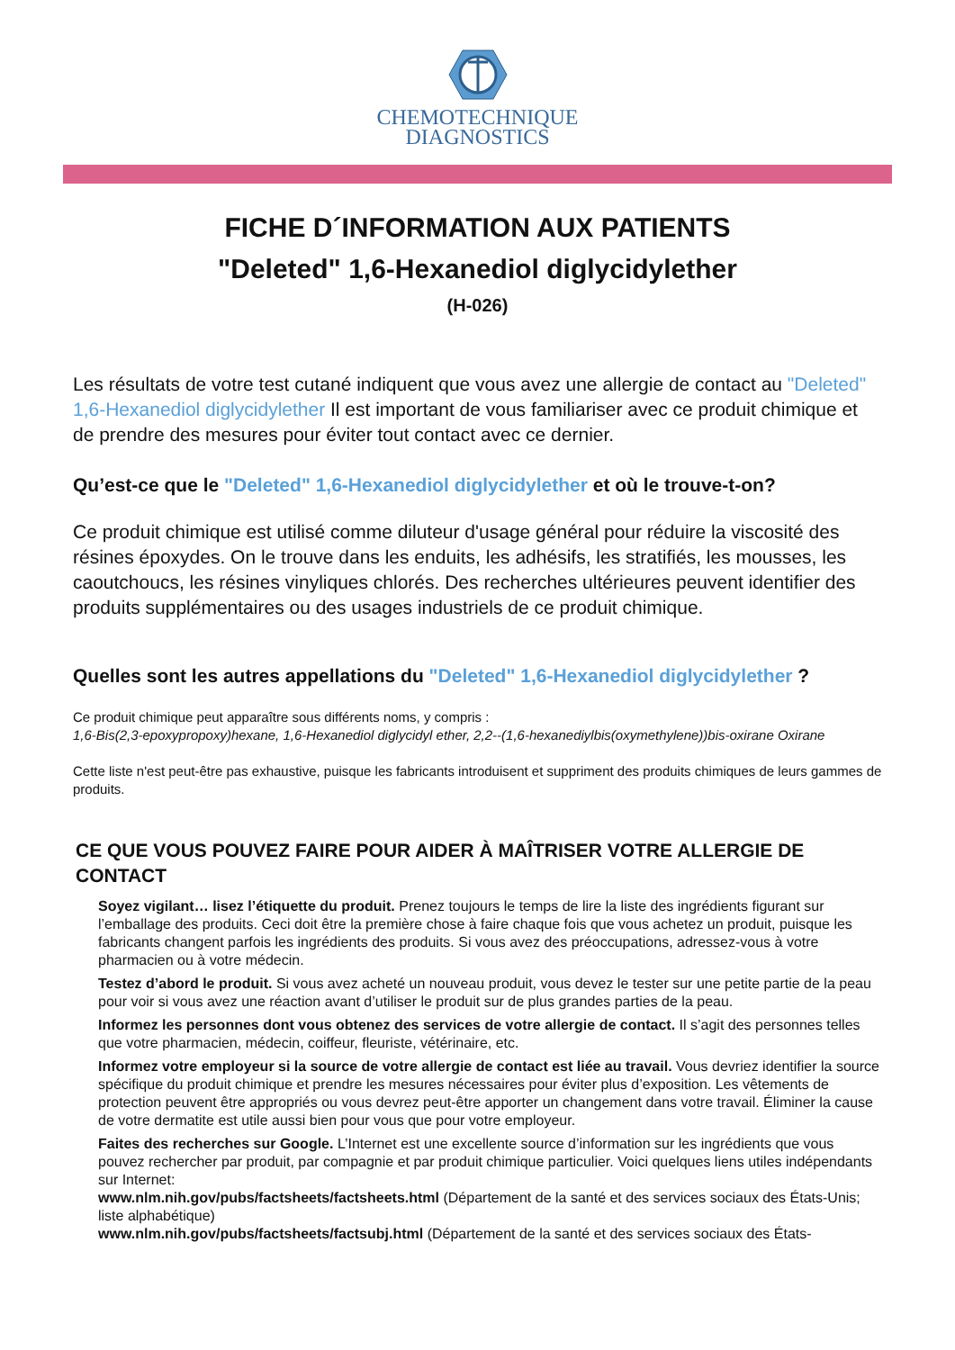CHEMOTECHNIQUE
DIAGNOSTICS
FICHE D´INFORMATION AUX PATIENTS
"Deleted" 1,6-Hexanediol diglycidylether
(H-026)
Les résultats de votre test cutané indiquent que vous avez une allergie de contact au "Deleted" 1,6-Hexanediol diglycidylether Il est important de vous familiariser avec ce produit chimique et de prendre des mesures pour éviter tout contact avec ce dernier.
Qu’est-ce que le "Deleted" 1,6-Hexanediol diglycidylether et où le trouve-t-on?
Ce produit chimique est utilisé comme diluteur d'usage général pour réduire la viscosité des résines époxydes. On le trouve dans les enduits, les adhésifs, les stratifiés, les mousses, les caoutchoucs, les résines vinyliques chlorés. Des recherches ultérieures peuvent identifier des produits supplémentaires ou des usages industriels de ce produit chimique.
Quelles sont les autres appellations du "Deleted" 1,6-Hexanediol diglycidylether ?
Ce produit chimique peut apparaître sous différents noms, y compris :
1,6-Bis(2,3-epoxypropoxy)hexane, 1,6-Hexanediol diglycidyl ether, 2,2--(1,6-hexanediylbis(oxymethylene))bis-oxirane Oxirane
Cette liste n'est peut-être pas exhaustive, puisque les fabricants introduisent et suppriment des produits chimiques de leurs gammes de produits.
CE QUE VOUS POUVEZ FAIRE POUR AIDER À MAÎTRISER VOTRE ALLERGIE DE CONTACT
Soyez vigilant… lisez l’étiquette du produit. Prenez toujours le temps de lire la liste des ingrédients figurant sur l’emballage des produits. Ceci doit être la première chose à faire chaque fois que vous achetez un produit, puisque les fabricants changent parfois les ingrédients des produits. Si vous avez des préoccupations, adressez-vous à votre pharmacien ou à votre médecin.
Testez d’abord le produit. Si vous avez acheté un nouveau produit, vous devez le tester sur une petite partie de la peau pour voir si vous avez une réaction avant d’utiliser le produit sur de plus grandes parties de la peau.
Informez les personnes dont vous obtenez des services de votre allergie de contact. Il s’agit des personnes telles que votre pharmacien, médecin, coiffeur, fleuriste, vétérinaire, etc.
Informez votre employeur si la source de votre allergie de contact est liée au travail. Vous devriez identifier la source spécifique du produit chimique et prendre les mesures nécessaires pour éviter plus d’exposition. Les vêtements de protection peuvent être appropriés ou vous devrez peut-être apporter un changement dans votre travail. Éliminer la cause de votre dermatite est utile aussi bien pour vous que pour votre employeur.
Faites des recherches sur Google. L’Internet est une excellente source d’information sur les ingrédients que vous pouvez rechercher par produit, par compagnie et par produit chimique particulier. Voici quelques liens utiles indépendants sur Internet:
www.nlm.nih.gov/pubs/factsheets/factsheets.html (Département de la santé et des services sociaux des États-Unis; liste alphabétique)
www.nlm.nih.gov/pubs/factsheets/factsubj.html (Département de la santé et des services sociaux des États-